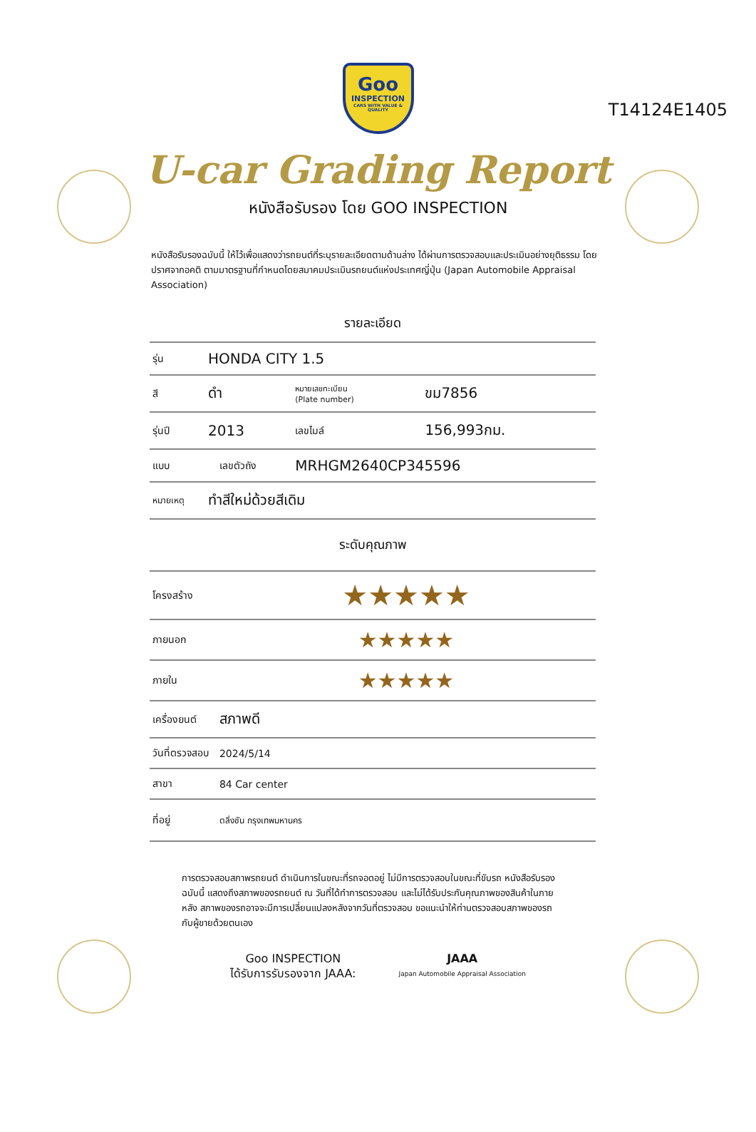T14124E1405
Goo
INSPECTION
CARS WITH VALUE & QUALITY
U-car Grading Report
หนังสือรับรอง โดย GOO INSPECTION
หนังสือรับรองฉบับนี้ ให้ไว้เพื่อแสดงว่ารถยนต์ที่ระบุรายละเอียดตามด้านล่าง ได้ผ่านการตรวจสอบและประเมินอย่างยุติธรรม โดยปราศจากอคติ ตามมาตรฐานที่กำหนดโดยสมาคมประเมินรถยนต์แห่งประเทศญี่ปุ่น (Japan Automobile Appraisal Association)
รายละเอียด
| รุ่น | HONDA CITY 1.5 | | | |
| สี | ดำ | | หมายเลขทะเบียน (Plate number) | ขม7856 |
| รุ่นปี | 2013 | | เลขไมล์ | 156,993กม. |
| แบบ | | เลขตัวถัง | MRHGM2640CP345596 | |
| หมายเหตุ | ทำสีใหม่ด้วยสีเดิม | | | |
| ระดับคุณภาพ | | | | |
| โครงสร้าง | | ★★★★★ | | |
| ภายนอก | | ★★★★★ | | |
| ภายใน | | ★★★★★ | | |
| เครื่องยนต์ | | สภาพดี | | |
| วันที่ตรวจสอบ | | 2024/5/14 | | |
| สาขา | | 84 Car center | | |
| ที่อยู่ | | ตลิ่งชัน กรุงเทพมหานคร | | |
การตรวจสอบสภาพรถยนต์ ดำเนินการในขณะที่รถจอดอยู่ ไม่มีการตรวจสอบในขณะที่ขับรถ หนังสือรับรองฉบับนี้ แสดงถึงสภาพของรถยนต์ ณ วันที่ได้ทำการตรวจสอบ และไม่ได้รับประกันคุณภาพของสินค้าในภายหลัง สภาพของรถอาจจะมีการเปลี่ยนแปลงหลังจากวันที่ตรวจสอบ ขอแนะนำให้ท่านตรวจสอบสภาพของรถกับผู้ขายด้วยตนเอง
Goo INSPECTION
ได้รับการรับรองจาก JAAA:
JAAA
Japan Automobile Appraisal Association